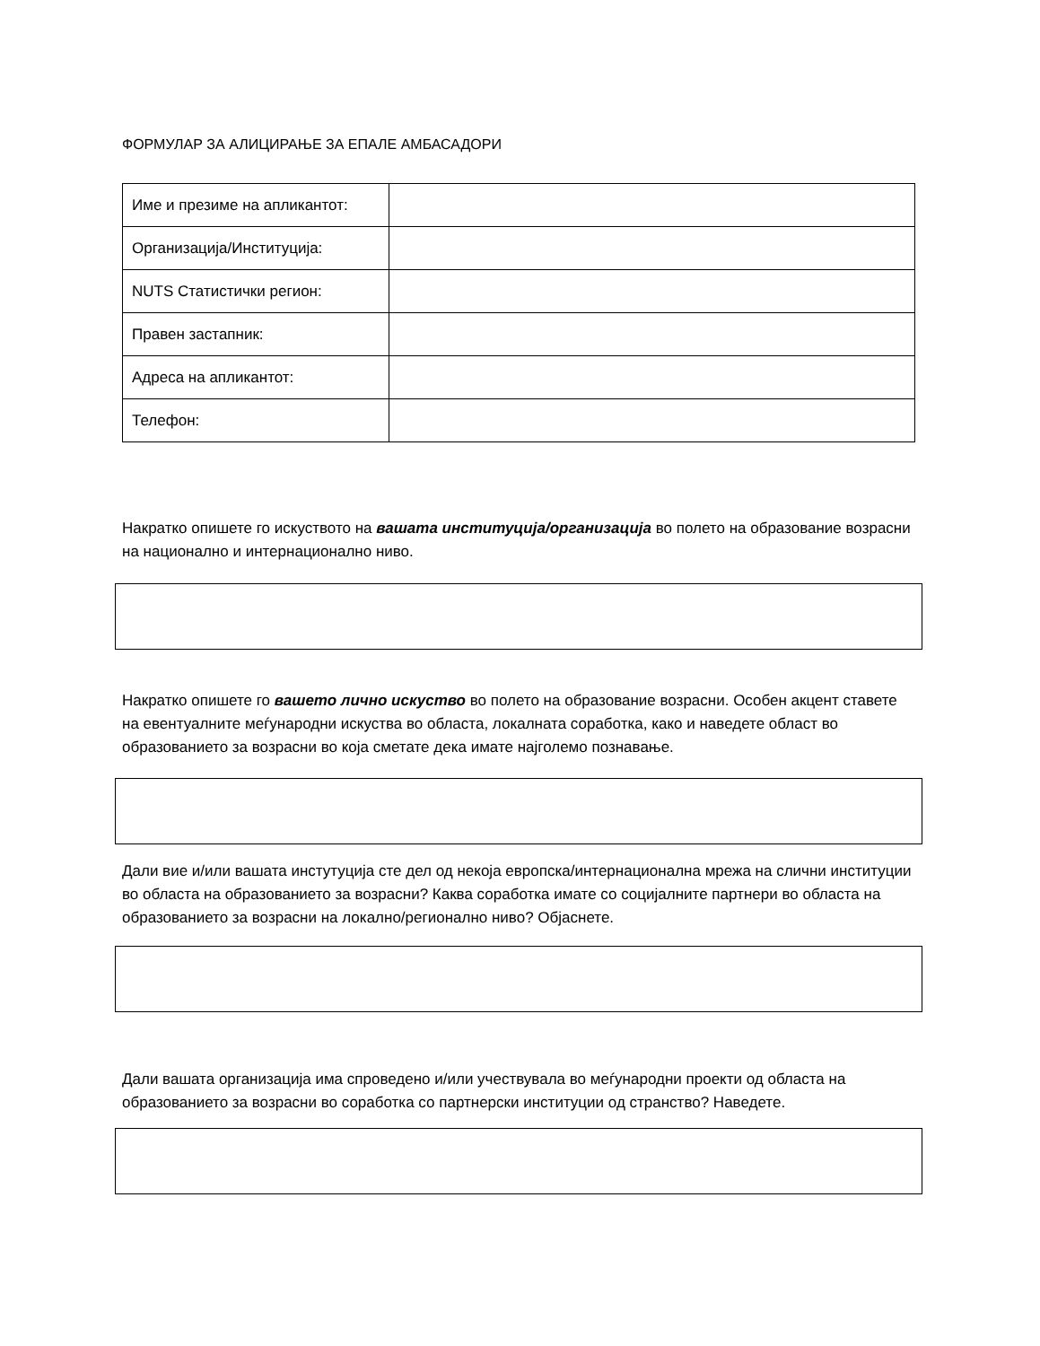ФОРМУЛАР ЗА АЛИЦИРАЊЕ ЗА ЕПАЛЕ АМБАСАДОРИ
| Име и презиме на апликантот: | |
| Организација/Институција: | |
| NUTS Статистички регион: | |
| Правен застапник: | |
| Адреса на апликантот: | |
| Телефон: | |
Накратко опишете го искуството на вашата институција/организација во полето на образование возрасни на национално и интернационално ниво.
Накратко опишете го вашето лично искуство во полето на образование возрасни. Особен акцент ставете на евентуалните меѓународни искуства во областа, локалната соработка, како и наведете област во образованието за возрасни во која сметате дека имате најголемо познавање.
Дали вие и/или вашата инстутуција сте дел од некоја европска/интернационална мрежа на слични институции во областа на образованието за возрасни? Каква соработка имате со социјалните партнери во областа на образованието за возрасни на локално/регионално ниво? Објаснете.
Дали вашата организација има спроведено и/или учествувала во меѓународни проекти од областа на образованието за возрасни во соработка со партнерски институции од странство? Наведете.